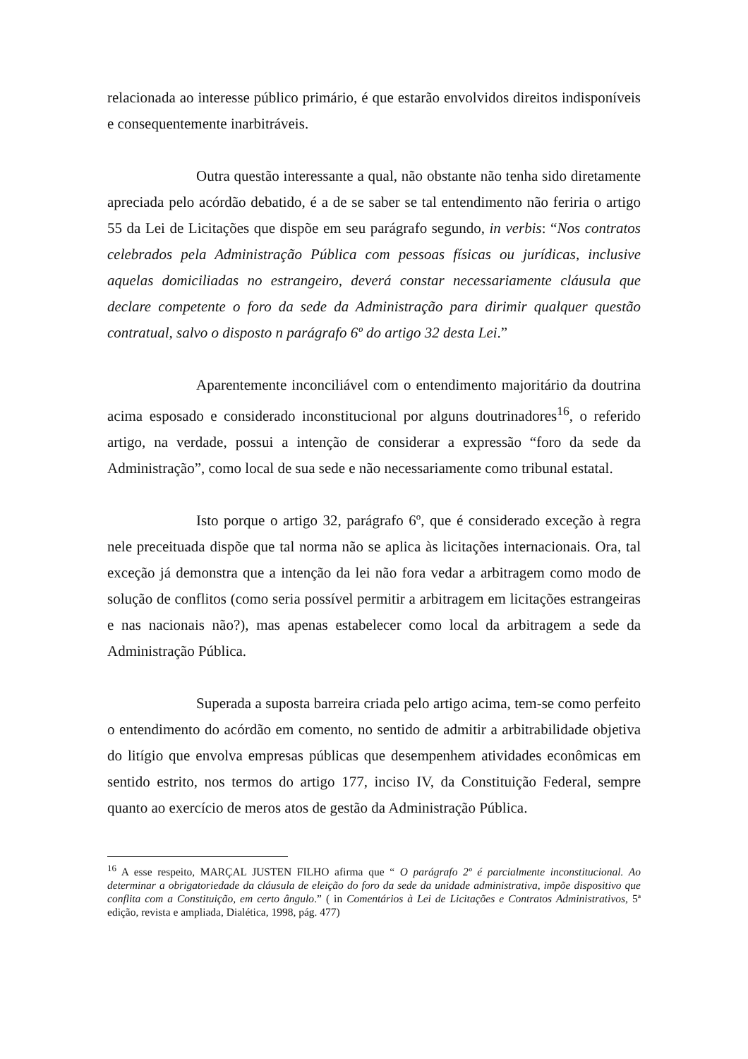relacionada ao interesse público primário, é que estarão envolvidos direitos indisponíveis e consequentemente inarbitráveis.
Outra questão interessante a qual, não obstante não tenha sido diretamente apreciada pelo acórdão debatido, é a de se saber se tal entendimento não feriria o artigo 55 da Lei de Licitações que dispõe em seu parágrafo segundo, in verbis: “Nos contratos celebrados pela Administração Pública com pessoas físicas ou jurídicas, inclusive aquelas domiciliadas no estrangeiro, deverá constar necessariamente cláusula que declare competente o foro da sede da Administração para dirimir qualquer questão contratual, salvo o disposto n parágrafo 6º do artigo 32 desta Lei.”
Aparentemente inconciliável com o entendimento majoritário da doutrina acima esposado e considerado inconstitucional por alguns doutrinadores<sup>16</sup>, o referido artigo, na verdade, possui a intenção de considerar a expressão “foro da sede da Administração”, como local de sua sede e não necessariamente como tribunal estatal.
Isto porque o artigo 32, parágrafo 6º, que é considerado exceção à regra nele preceituada dispõe que tal norma não se aplica às licitações internacionais. Ora, tal exceção já demonstra que a intenção da lei não fora vedar a arbitragem como modo de solução de conflitos (como seria possível permitir a arbitragem em licitações estrangeiras e nas nacionais não?), mas apenas estabelecer como local da arbitragem a sede da Administração Pública.
Superada a suposta barreira criada pelo artigo acima, tem-se como perfeito o entendimento do acórdão em comento, no sentido de admitir a arbitrabilidade objetiva do litígio que envolva empresas públicas que desempenhem atividades econômicas em sentido estrito, nos termos do artigo 177, inciso IV, da Constituição Federal, sempre quanto ao exercício de meros atos de gestão da Administração Pública.
<sup>16</sup> A esse respeito, MARÇAL JUSTEN FILHO afirma que “ O parágrafo 2º é parcialmente inconstitucional. Ao determinar a obrigatoriedade da cláusula de eleição do foro da sede da unidade administrativa, impõe dispositivo que conflita com a Constituição, em certo ângulo.” ( in Comentários à Lei de Licitações e Contratos Administrativos, 5ª edição, revista e ampliada, Dialética, 1998, pág. 477)